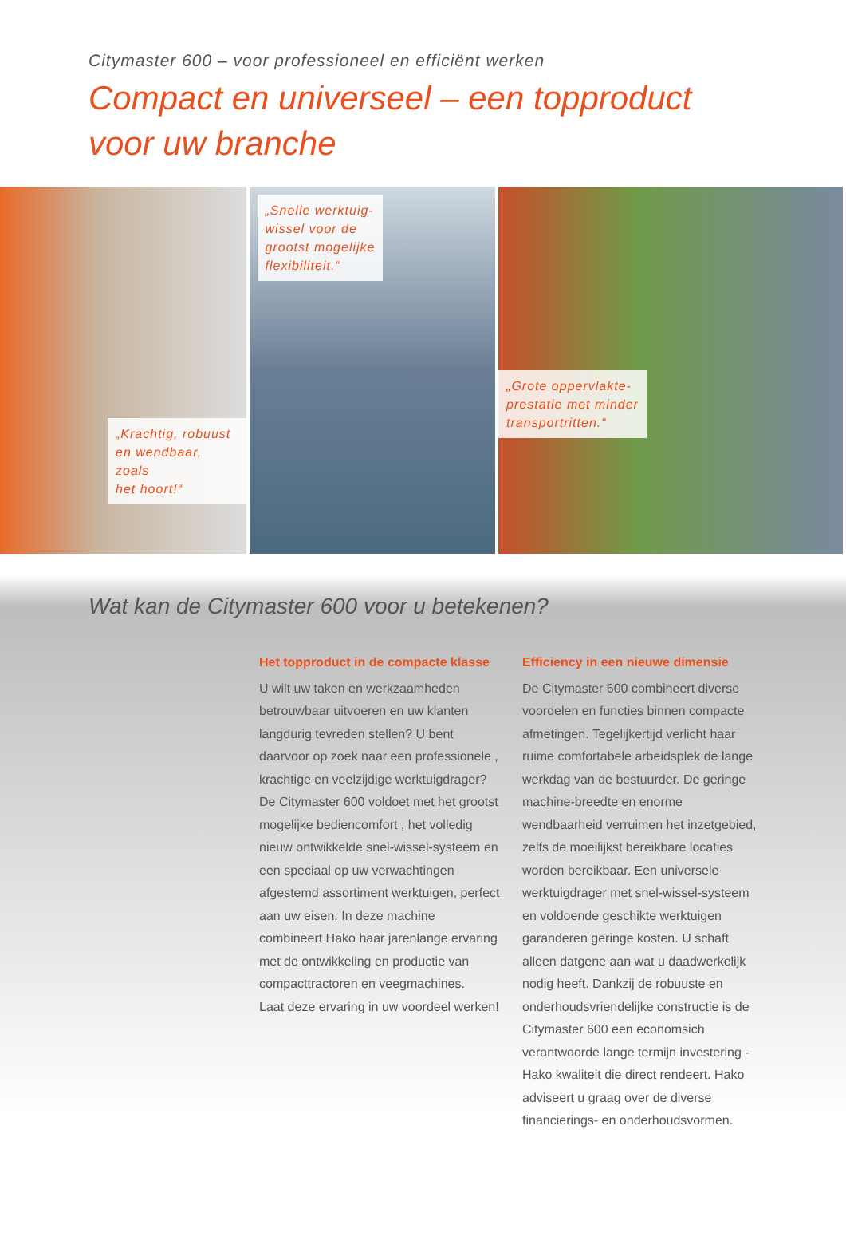Citymaster 600 – voor professioneel en efficiënt werken
Compact en universeel – een topproduct
voor uw branche
„Krachtig, robuust
en wendbaar, zoals
het hoort!“
„Snelle werktuig-
wissel voor de
grootst mogelijke
flexibiliteit.“
„Grote oppervlakte-
prestatie met minder
transportritten.“
Wat kan de Citymaster 600 voor u betekenen?
Het topproduct in de compacte klasse
U wilt uw taken en werkzaamheden betrouwbaar uitvoeren en uw klanten langdurig tevreden stellen? U bent daarvoor op zoek naar een professionele , krachtige en veelzijdige werktuigdrager?
De Citymaster 600 voldoet met het grootst mogelijke bediencomfort , het volledig nieuw ontwikkelde snel-wissel-systeem en een speciaal op uw verwachtingen afgestemd assortiment werktuigen, perfect aan uw eisen. In deze machine combineert Hako haar jarenlange ervaring met de ontwikkeling en productie van compacttractoren en veegmachines.
Laat deze ervaring in uw voordeel werken!
Efficiency in een nieuwe dimensie
De Citymaster 600 combineert diverse voordelen en functies binnen compacte afmetingen. Tegelijkertijd verlicht haar ruime comfortabele arbeidsplek de lange werkdag van de bestuurder. De geringe machine-breedte en enorme wendbaarheid verruimen het inzetgebied, zelfs de moeilijkst bereikbare locaties worden bereikbaar. Een universele werktuigdrager met snel-wissel-systeem en voldoende geschikte werktuigen garanderen geringe kosten. U schaft alleen datgene aan wat u daadwerkelijk nodig heeft. Dankzij de robuuste en onderhoudsvriendelijke constructie is de Citymaster 600 een economsich verantwoorde lange termijn investering - Hako kwaliteit die direct rendeert. Hako adviseert u graag over de diverse financierings- en onderhoudsvormen.